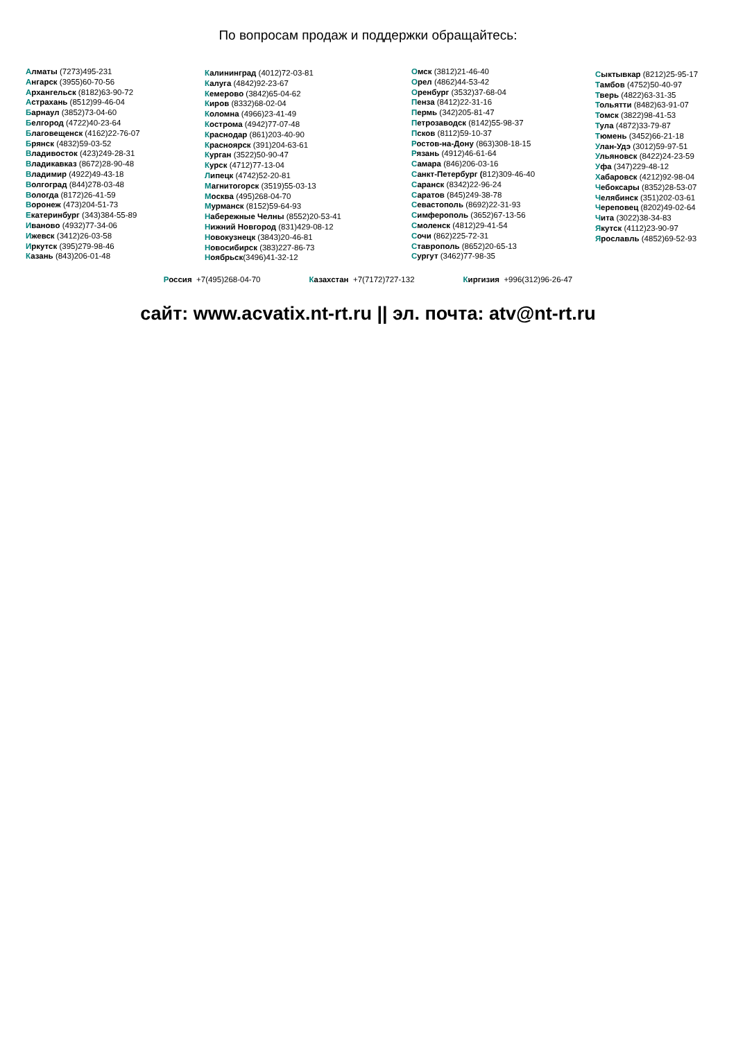По вопросам продаж и поддержки обращайтесь:
Алматы (7273)495-231
Ангарск (3955)60-70-56
Архангельск (8182)63-90-72
Астрахань (8512)99-46-04
Барнаул (3852)73-04-60
Белгород (4722)40-23-64
Благовещенск (4162)22-76-07
Брянск (4832)59-03-52
Владивосток (423)249-28-31
Владикавказ (8672)28-90-48
Владимир (4922)49-43-18
Волгоград (844)278-03-48
Вологда (8172)26-41-59
Воронеж (473)204-51-73
Екатеринбург (343)384-55-89
Иваново (4932)77-34-06
Ижевск (3412)26-03-58
Иркутск (395)279-98-46
Казань (843)206-01-48
Калининград (4012)72-03-81
Калуга (4842)92-23-67
Кемерово (3842)65-04-62
Киров (8332)68-02-04
Коломна (4966)23-41-49
Кострома (4942)77-07-48
Краснодар (861)203-40-90
Красноярск (391)204-63-61
Курган (3522)50-90-47
Курск (4712)77-13-04
Липецк (4742)52-20-81
Магнитогорск (3519)55-03-13
Москва (495)268-04-70
Мурманск (8152)59-64-93
Набережные Челны (8552)20-53-41
Нижний Новгород (831)429-08-12
Новокузнецк (3843)20-46-81
Новосибирск (383)227-86-73
Ноябрьск(3496)41-32-12
Омск (3812)21-46-40
Орел (4862)44-53-42
Оренбург (3532)37-68-04
Пенза (8412)22-31-16
Пермь (342)205-81-47
Петрозаводск (8142)55-98-37
Псков (8112)59-10-37
Ростов-на-Дону (863)308-18-15
Рязань (4912)46-61-64
Самара (846)206-03-16
Санкт-Петербург (812)309-46-40
Саранск (8342)22-96-24
Саратов (845)249-38-78
Севастополь (8692)22-31-93
Симферополь (3652)67-13-56
Смоленск (4812)29-41-54
Сочи (862)225-72-31
Ставрополь (8652)20-65-13
Сургут (3462)77-98-35
Сыктывкар (8212)25-95-17
Тамбов (4752)50-40-97
Тверь (4822)63-31-35
Тольятти (8482)63-91-07
Томск (3822)98-41-53
Тула (4872)33-79-87
Тюмень (3452)66-21-18
Улан-Удэ (3012)59-97-51
Ульяновск (8422)24-23-59
Уфа (347)229-48-12
Хабаровск (4212)92-98-04
Чебоксары (8352)28-53-07
Челябинск (351)202-03-61
Череповец (8202)49-02-64
Чита (3022)38-34-83
Якутск (4112)23-90-97
Ярославль (4852)69-52-93
Россия +7(495)268-04-70 Казахстан +7(7172)727-132 Киргизия +996(312)96-26-47
сайт: www.acvatix.nt-rt.ru || эл. почта: atv@nt-rt.ru